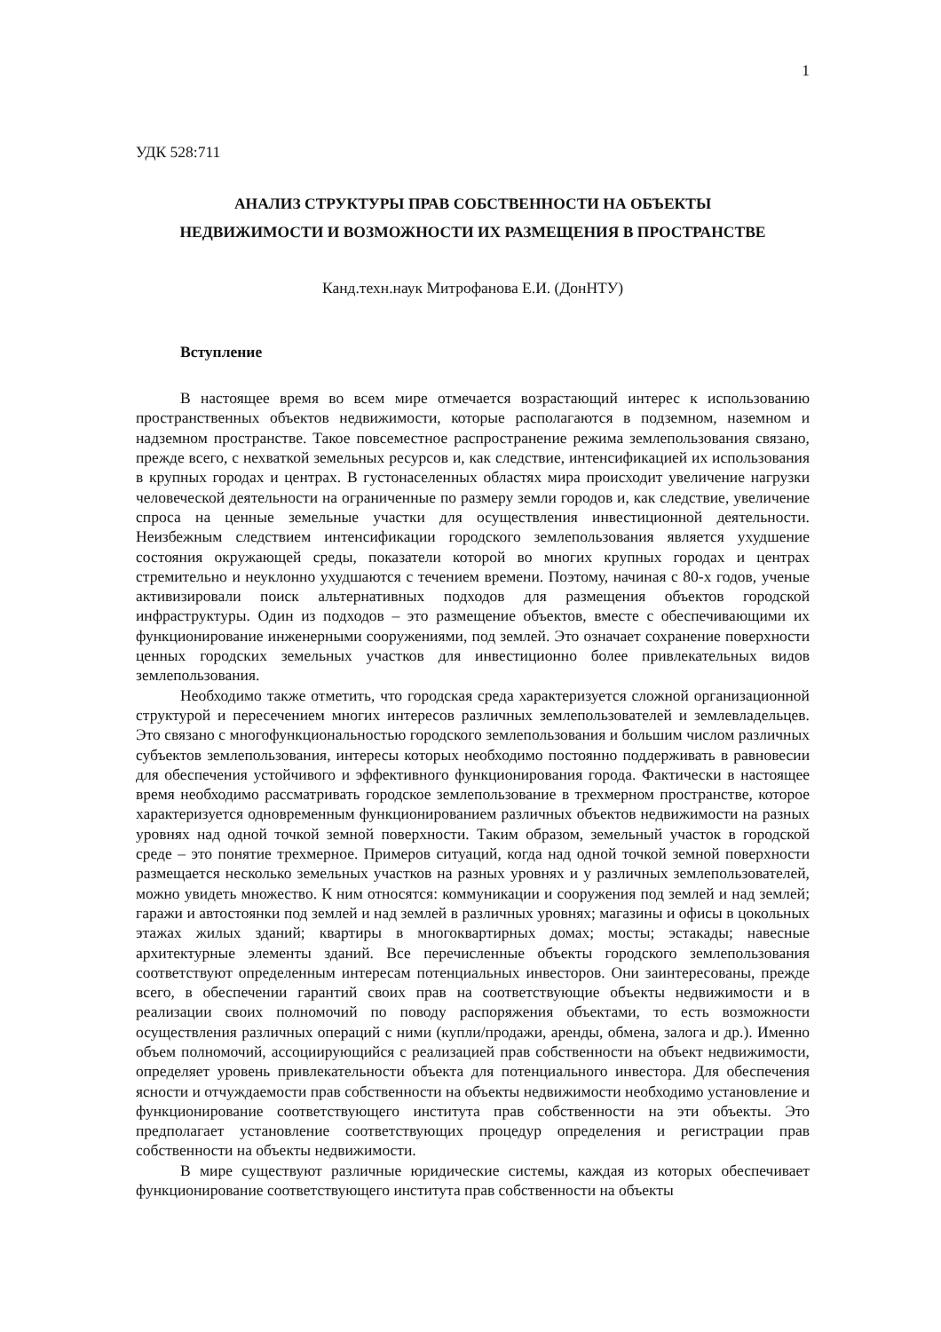1
УДК 528:711
АНАЛИЗ СТРУКТУРЫ ПРАВ СОБСТВЕННОСТИ НА ОБЪЕКТЫ
НЕДВИЖИМОСТИ И ВОЗМОЖНОСТИ ИХ РАЗМЕЩЕНИЯ В ПРОСТРАНСТВЕ
Канд.техн.наук Митрофанова Е.И. (ДонНТУ)
Вступление
В настоящее время во всем мире отмечается возрастающий интерес к использованию пространственных объектов недвижимости, которые располагаются в подземном, наземном и надземном пространстве. Такое повсеместное распространение режима землепользования связано, прежде всего, с нехваткой земельных ресурсов и, как следствие, интенсификацией их использования в крупных городах и центрах. В густонаселенных областях мира происходит увеличение нагрузки человеческой деятельности на ограниченные по размеру земли городов и, как следствие, увеличение спроса на ценные земельные участки для осуществления инвестиционной деятельности. Неизбежным следствием интенсификации городского землепользования является ухудшение состояния окружающей среды, показатели которой во многих крупных городах и центрах стремительно и неуклонно ухудшаются с течением времени. Поэтому, начиная с 80-х годов, ученые активизировали поиск альтернативных подходов для размещения объектов городской инфраструктуры. Один из подходов – это размещение объектов, вместе с обеспечивающими их функционирование инженерными сооружениями, под землей. Это означает сохранение поверхности ценных городских земельных участков для инвестиционно более привлекательных видов землепользования.
Необходимо также отметить, что городская среда характеризуется сложной организационной структурой и пересечением многих интересов различных землепользователей и землевладельцев. Это связано с многофункциональностью городского землепользования и большим числом различных субъектов землепользования, интересы которых необходимо постоянно поддерживать в равновесии для обеспечения устойчивого и эффективного функционирования города. Фактически в настоящее время необходимо рассматривать городское землепользование в трехмерном пространстве, которое характеризуется одновременным функционированием различных объектов недвижимости на разных уровнях над одной точкой земной поверхности. Таким образом, земельный участок в городской среде – это понятие трехмерное. Примеров ситуаций, когда над одной точкой земной поверхности размещается несколько земельных участков на разных уровнях и у различных землепользователей, можно увидеть множество. К ним относятся: коммуникации и сооружения под землей и над землей; гаражи и автостоянки под землей и над землей в различных уровнях; магазины и офисы в цокольных этажах жилых зданий; квартиры в многоквартирных домах; мосты; эстакады; навесные архитектурные элементы зданий. Все перечисленные объекты городского землепользования соответствуют определенным интересам потенциальных инвесторов. Они заинтересованы, прежде всего, в обеспечении гарантий своих прав на соответствующие объекты недвижимости и в реализации своих полномочий по поводу распоряжения объектами, то есть возможности осуществления различных операций с ними (купли/продажи, аренды, обмена, залога и др.). Именно объем полномочий, ассоциирующийся с реализацией прав собственности на объект недвижимости, определяет уровень привлекательности объекта для потенциального инвестора. Для обеспечения ясности и отчуждаемости прав собственности на объекты недвижимости необходимо установление и функционирование соответствующего института прав собственности на эти объекты. Это предполагает установление соответствующих процедур определения и регистрации прав собственности на объекты недвижимости.
В мире существуют различные юридические системы, каждая из которых обеспечивает функционирование соответствующего института прав собственности на объекты